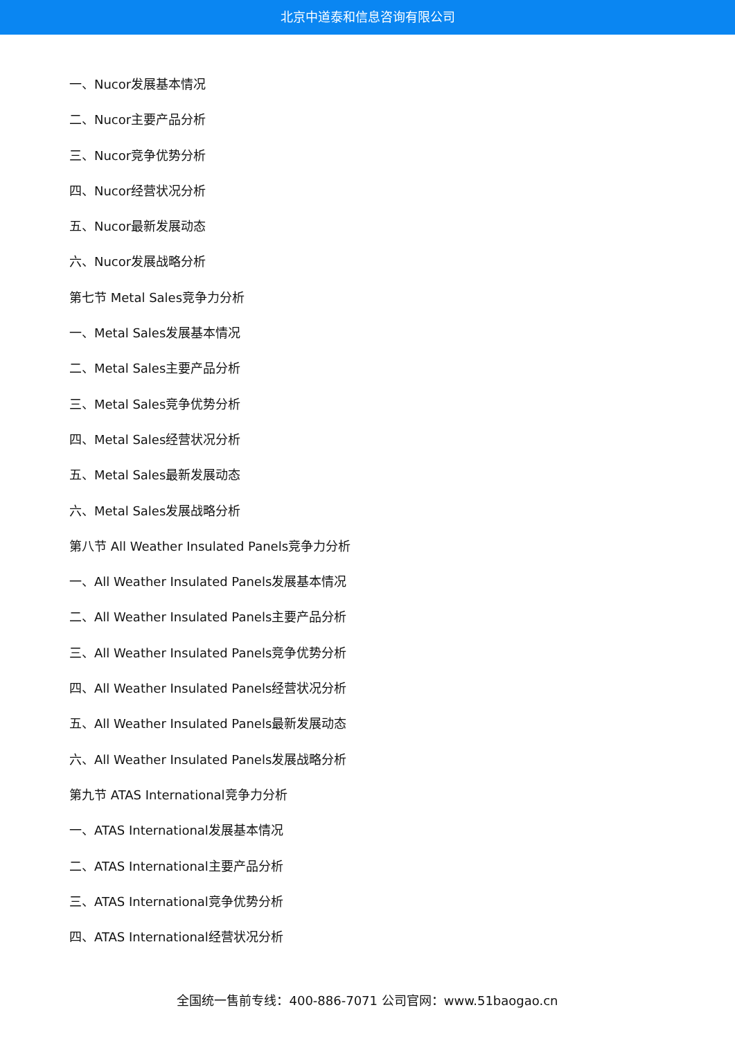北京中道泰和信息咨询有限公司
一、Nucor发展基本情况
二、Nucor主要产品分析
三、Nucor竞争优势分析
四、Nucor经营状况分析
五、Nucor最新发展动态
六、Nucor发展战略分析
第七节 Metal Sales竞争力分析
一、Metal Sales发展基本情况
二、Metal Sales主要产品分析
三、Metal Sales竞争优势分析
四、Metal Sales经营状况分析
五、Metal Sales最新发展动态
六、Metal Sales发展战略分析
第八节 All Weather Insulated Panels竞争力分析
一、All Weather Insulated Panels发展基本情况
二、All Weather Insulated Panels主要产品分析
三、All Weather Insulated Panels竞争优势分析
四、All Weather Insulated Panels经营状况分析
五、All Weather Insulated Panels最新发展动态
六、All Weather Insulated Panels发展战略分析
第九节 ATAS International竞争力分析
一、ATAS International发展基本情况
二、ATAS International主要产品分析
三、ATAS International竞争优势分析
四、ATAS International经营状况分析
全国统一售前专线：400-886-7071 公司官网：www.51baogao.cn